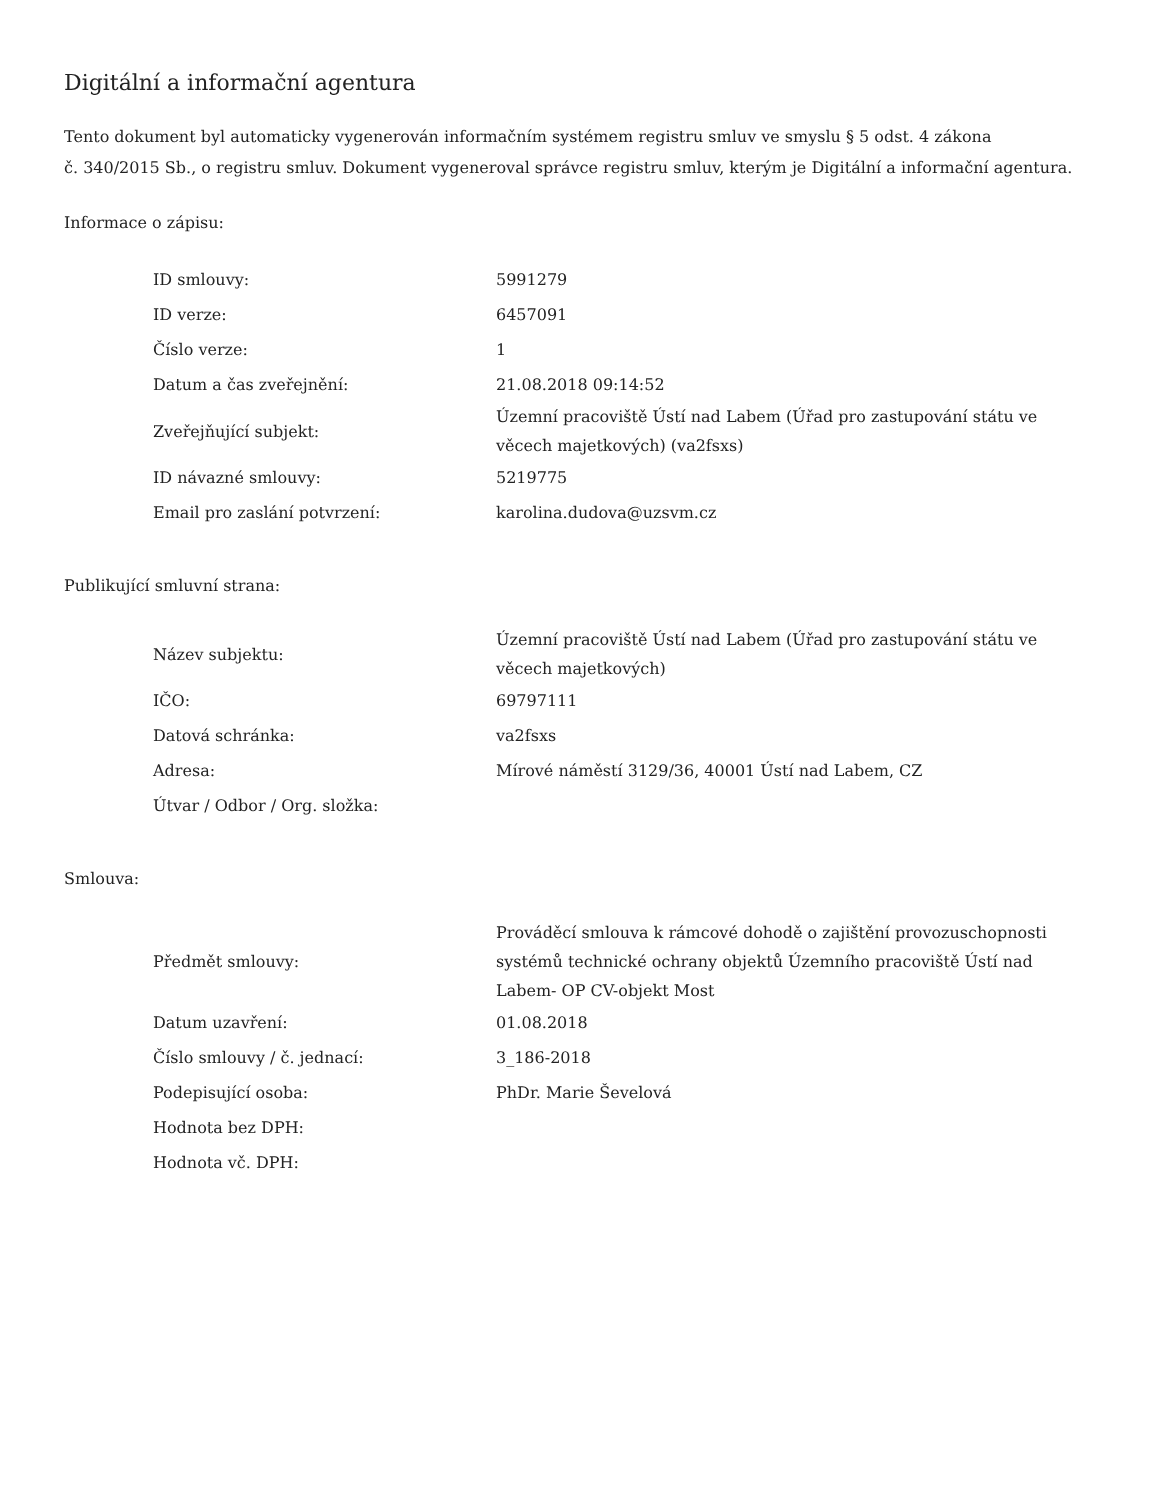Digitální a informační agentura
Tento dokument byl automaticky vygenerován informačním systémem registru smluv ve smyslu § 5 odst. 4 zákona
č. 340/2015 Sb., o registru smluv. Dokument vygeneroval správce registru smluv, kterým je Digitální a informační agentura.
Informace o zápisu:
| ID smlouvy: | 5991279 |
| ID verze: | 6457091 |
| Číslo verze: | 1 |
| Datum a čas zveřejnění: | 21.08.2018 09:14:52 |
| Zveřejňující subjekt: | Územní pracoviště Ústí nad Labem (Úřad pro zastupování státu ve věcech majetkových) (va2fsxs) |
| ID návazné smlouvy: | 5219775 |
| Email pro zaslání potvrzení: | karolina.dudova@uzsvm.cz |
Publikující smluvní strana:
| Název subjektu: | Územní pracoviště Ústí nad Labem (Úřad pro zastupování státu ve věcech majetkových) |
| IČO: | 69797111 |
| Datová schránka: | va2fsxs |
| Adresa: | Mírové náměstí 3129/36, 40001 Ústí nad Labem, CZ |
| Útvar / Odbor / Org. složka: | |
Smlouva:
| Předmět smlouvy: | Prováděcí smlouva k rámcové dohodě o zajištění provozuschopnosti systémů technické ochrany objektů Územního pracoviště Ústí nad Labem- OP CV-objekt Most |
| Datum uzavření: | 01.08.2018 |
| Číslo smlouvy / č. jednací: | 3_186-2018 |
| Podepisující osoba: | PhDr. Marie Ševelová |
| Hodnota bez DPH: | |
| Hodnota vč. DPH: | |